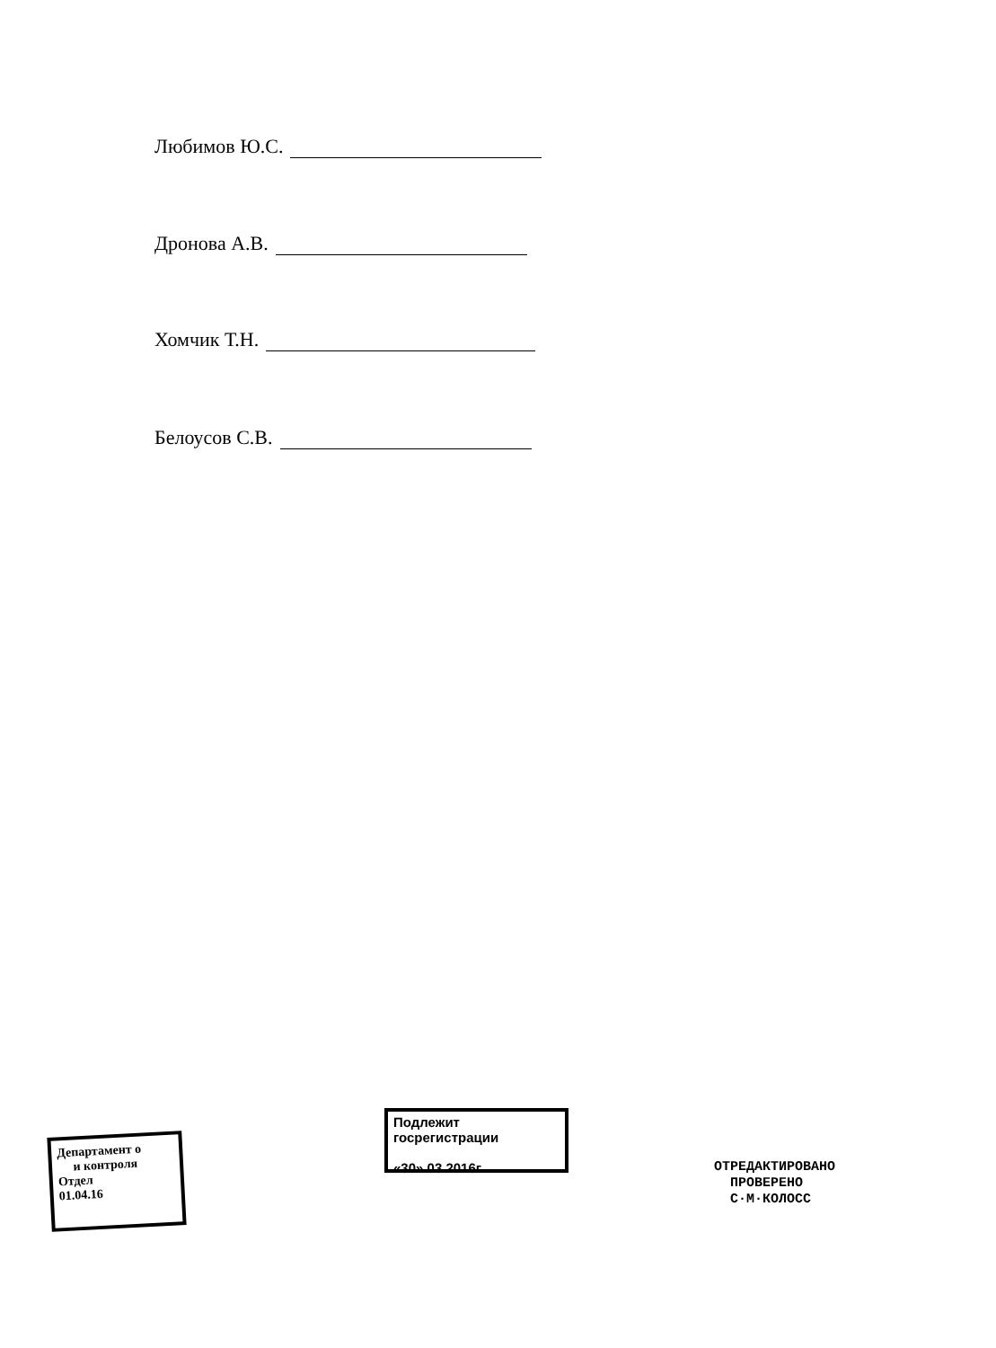Любимов Ю.С.
Дронова А.В.
Хомчик Т.Н.
Белоусов С.В.
Департамент о
и контроля
Отдел
01.04.16
Подлежит госрегистрации
«30» 03 2016г.
ОТРЕДАКТИРОВАНО
ПРОВЕРЕНО
С·М·КОЛОСС